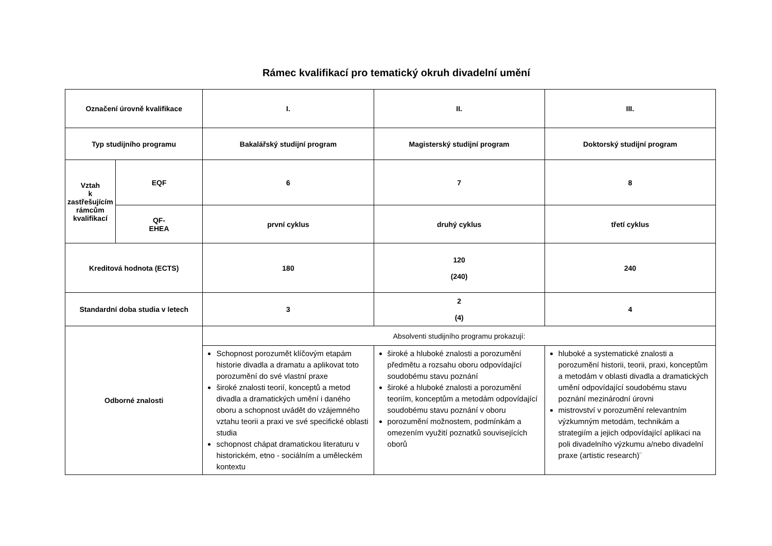Rámec kvalifikací pro tematický okruh divadelní umění
| Označení úrovně kvalifikace | | I. | II. | III. |
| Typ studijního programu | | Bakalářský studijní program | Magisterský studijní program | Doktorský studijní program |
| Vztah k zastřešujícím rámcům kvalifikací | EQF | 6 | 7 | 8 |
| | QF- EHEA | první cyklus | druhý cyklus | třetí cyklus |
| Kreditová hodnota (ECTS) | | 180 | 120 (240) | 240 |
| Standardní doba studia v letech | | 3 | 2 (4) | 4 |
| Odborné znalosti | | Absolventi studijního programu prokazují: | | |
| | | Schopnost porozumět klíčovým etapám historie divadla a dramatu a aplikovat toto porozumění do své vlastní praxe široké znalosti teorií, konceptů a metod divadla a dramatických umění i daného oboru a schopnost uvádět do vzájemného vztahu teorii a praxi ve své specifické oblasti studia schopnost chápat dramatickou literaturu v historickém, etno - sociálním a uměleckém kontextu | široké a hluboké znalosti a porozumění předmětu a rozsahu oboru odpovídající soudobému stavu poznání široké a hluboké znalosti a porozumění teoriím, konceptům a metodám odpovídající soudobému stavu poznání v oboru porozumění možnostem, podmínkám a omezením využití poznatků souvisejících oborů | hluboké a systematické znalosti a porozumění historii, teorii, praxi, konceptům a metodám v oblasti divadla a dramatických umění odpovídající soudobému stavu poznání mezinárodní úrovni mistrovství v porozumění relevantním výzkumným metodám, technikám a strategiím a jejich odpovídající aplikaci na poli divadelního výzkumu a/nebo divadelní praxe (artistic research)¨ |